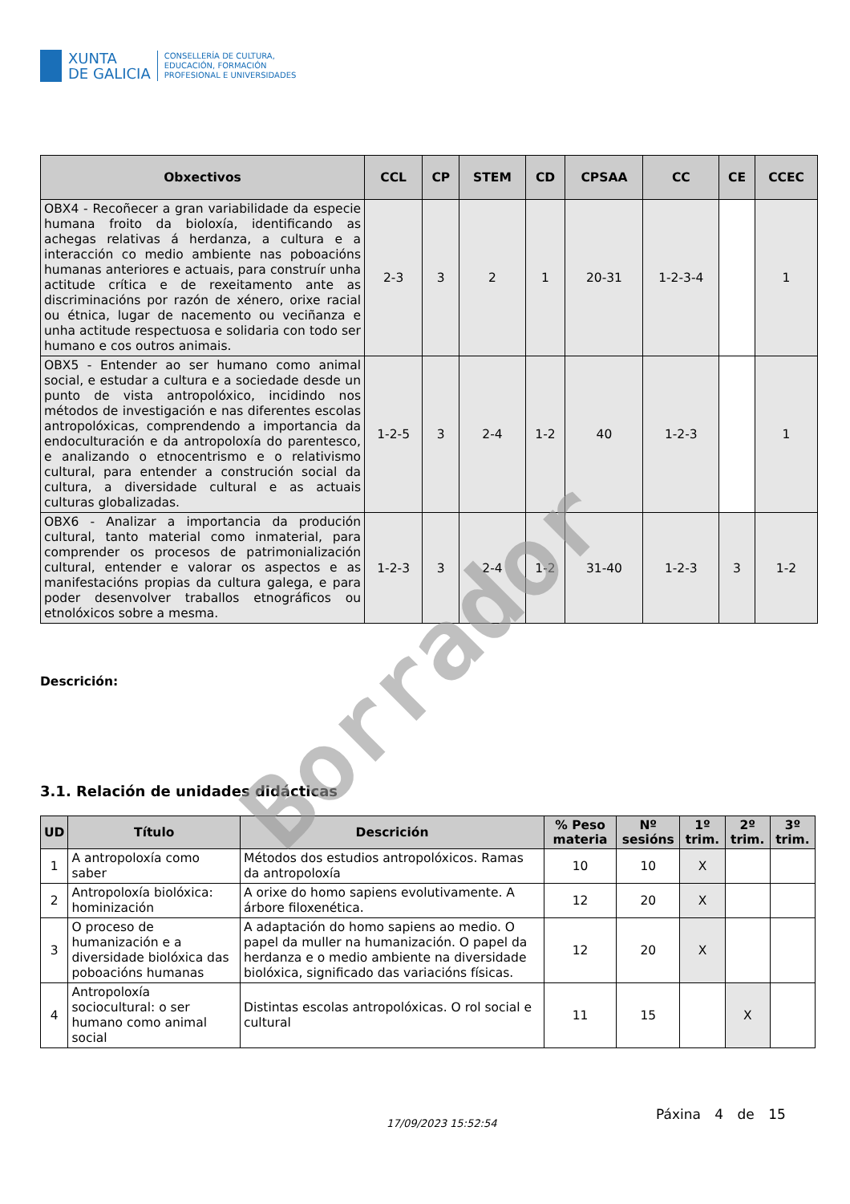XUNTA
DE GALICIA
CONSELLERÍA DE CULTURA,
EDUCACIÓN, FORMACIÓN
PROFESIONAL E UNIVERSIDADES
| Obxectivos | CCL | CP | STEM | CD | CPSAA | CC | CE | CCEC |
| --- | --- | --- | --- | --- | --- | --- | --- | --- |
| OBX4 - Recoñecer a gran variabilidade da especie humana froito da bioloxía, identificando as achegas relativas á herdanza, a cultura e a interacción co medio ambiente nas poboacións humanas anteriores e actuais, para construír unha actitude crítica e de rexeitamento ante as discriminacións por razón de xénero, orixe racial ou étnica, lugar de nacemento ou veciñanza e unha actitude respectuosa e solidaria con todo ser humano e cos outros animais. | 2-3 | 3 | 2 | 1 | 20-31 | 1-2-3-4 | | 1 |
| OBX5 - Entender ao ser humano como animal social, e estudar a cultura e a sociedade desde un punto de vista antropolóxico, incidindo nos métodos de investigación e nas diferentes escolas antropolóxicas, comprendendo a importancia da endoculturación e da antropoloxía do parentesco, e analizando o etnocentrismo e o relativismo cultural, para entender a construción social da cultura, a diversidade cultural e as actuais culturas globalizadas. | 1-2-5 | 3 | 2-4 | 1-2 | 40 | 1-2-3 | | 1 |
| OBX6 - Analizar a importancia da produción cultural, tanto material como inmaterial, para comprender os procesos de patrimonialización cultural, entender e valorar os aspectos e as manifestacións propias da cultura galega, e para poder desenvolver traballos etnográficos ou etnolóxicos sobre a mesma. | 1-2-3 | 3 | 2-4 | 1-2 | 31-40 | 1-2-3 | 3 | 1-2 |
Descrición:
3.1. Relación de unidades didácticas
| UD | Título | Descrición | % Peso materia | Nº sesións | 1º trim. | 2º trim. | 3º trim. |
| --- | --- | --- | --- | --- | --- | --- | --- |
| 1 | A antropoloxía como saber | Métodos dos estudios antropolóxicos. Ramas da antropoloxía | 10 | 10 | X | | |
| 2 | Antropoloxía biolóxica: hominización | A orixe do homo sapiens evolutivamente. A árbore filoxenética. | 12 | 20 | X | | |
| 3 | O proceso de humanización e a diversidade biolóxica das poboacións humanas | A adaptación do homo sapiens ao medio. O papel da muller na humanización. O papel da herdanza e o medio ambiente na diversidade biolóxica, significado das variacións físicas. | 12 | 20 | X | | |
| 4 | Antropoloxía sociocultural: o ser humano como animal social | Distintas escolas antropolóxicas. O rol social e cultural | 11 | 15 | | X | |
17/09/2023 15:52:54
Páxina 4 de 15
Borrador